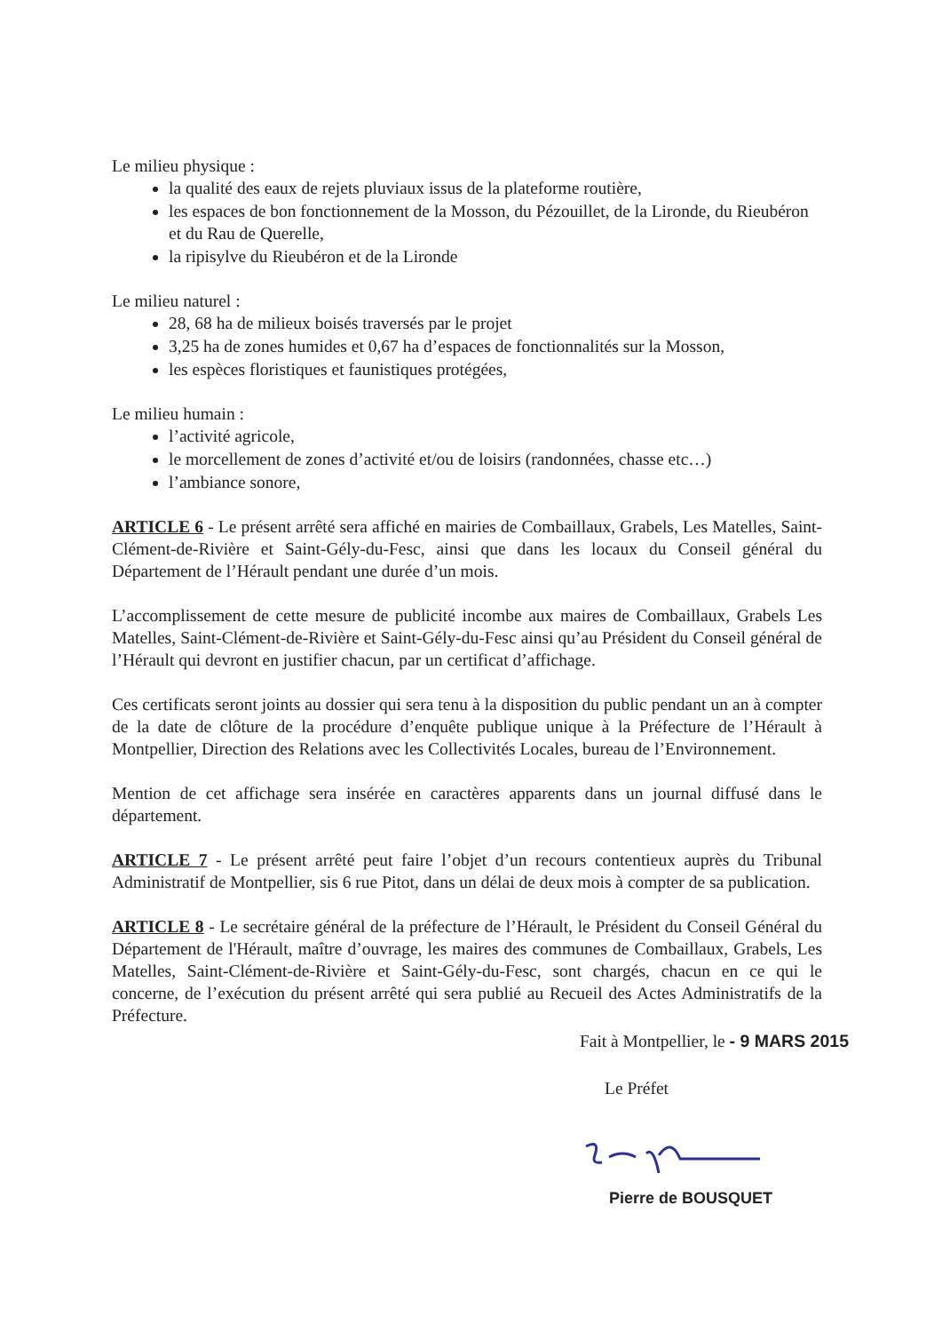Le milieu physique :
la qualité des eaux de rejets pluviaux issus de la plateforme routière,
les espaces de bon fonctionnement de la Mosson, du Pézouillet, de la Lironde, du Rieubéron et du Rau de Querelle,
la ripisylve du Rieubéron et de la Lironde
Le milieu naturel :
28, 68 ha de milieux boisés traversés par le projet
3,25 ha de zones humides et 0,67 ha d’espaces de fonctionnalités sur la Mosson,
les espèces floristiques et faunistiques protégées,
Le milieu humain :
l’activité agricole,
le morcellement de zones d’activité et/ou de loisirs (randonnées, chasse etc…)
l’ambiance sonore,
ARTICLE 6 - Le présent arrêté sera affiché en mairies de Combaillaux, Grabels, Les Matelles, Saint-Clément-de-Rivière et Saint-Gély-du-Fesc, ainsi que dans les locaux du Conseil général du Département de l’Hérault pendant une durée d’un mois.
L’accomplissement de cette mesure de publicité incombe aux maires de Combaillaux, Grabels Les Matelles, Saint-Clément-de-Rivière et Saint-Gély-du-Fesc ainsi qu’au Président du Conseil général de l’Hérault qui devront en justifier chacun, par un certificat d’affichage.
Ces certificats seront joints au dossier qui sera tenu à la disposition du public pendant un an à compter de la date de clôture de la procédure d’enquête publique unique à la Préfecture de l’Hérault à Montpellier, Direction des Relations avec les Collectivités Locales, bureau de l’Environnement.
Mention de cet affichage sera insérée en caractères apparents dans un journal diffusé dans le département.
ARTICLE 7 - Le présent arrêté peut faire l’objet d’un recours contentieux auprès du Tribunal Administratif de Montpellier, sis 6 rue Pitot, dans un délai de deux mois à compter de sa publication.
ARTICLE 8 - Le secrétaire général de la préfecture de l’Hérault, le Président du Conseil Général du Département de l'Hérault, maître d’ouvrage, les maires des communes de Combaillaux, Grabels, Les Matelles, Saint-Clément-de-Rivière et Saint-Gély-du-Fesc, sont chargés, chacun en ce qui le concerne, de l’exécution du présent arrêté qui sera publié au Recueil des Actes Administratifs de la Préfecture.
Fait à Montpellier, le - 9 MARS 2015
Le Préfet
Pierre de BOUSQUET